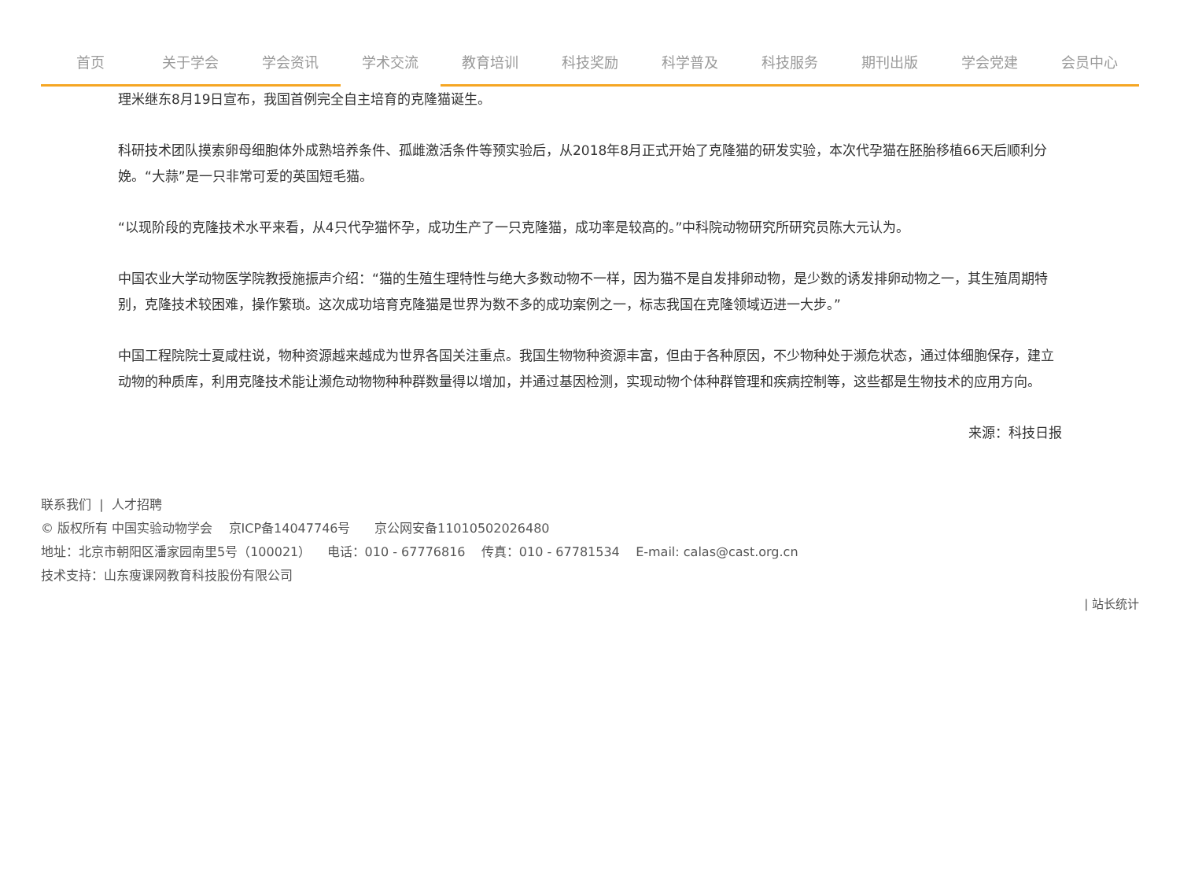首页 关于学会 学会资讯 学术交流 教育培训 科技奖励 科学普及 科技服务 期刊出版 学会党建 会员中心
理米继东8月19日宣布，我国首例完全自主培育的克隆猫诞生。
科研技术团队摸索卵母细胞体外成熟培养条件、孤雌激活条件等预实验后，从2018年8月正式开始了克隆猫的研发实验，本次代孕猫在胚胎移植66天后顺利分娩。“大蒜”是一只非常可爱的英国短毛猫。
“以现阶段的克隆技术水平来看，从4只代孕猫怀孕，成功生产了一只克隆猫，成功率是较高的。”中科院动物研究所研究员陈大元认为。
中国农业大学动物医学院教授施振声介绍：“猫的生殖生理特性与绝大多数动物不一样，因为猫不是自发排卵动物，是少数的诱发排卵动物之一，其生殖周期特别，克隆技术较困难，操作繁琐。这次成功培育克隆猫是世界为数不多的成功案例之一，标志我国在克隆领域迈进一大步。”
中国工程院院士夏咸柱说，物种资源越来越成为世界各国关注重点。我国生物物种资源丰富，但由于各种原因，不少物种处于濒危状态，通过体细胞保存，建立动物的种质库，利用克隆技术能让濒危动物物种种群数量得以增加，并通过基因检测，实现动物个体种群管理和疾病控制等，这些都是生物技术的应用方向。
来源：科技日报
联系我们 | 人才招聘
© 版权所有 中国实验动物学会 京ICP备14047746号 京公网安备11010502026480
地址：北京市朝阳区潘家园南里5号（100021） 电话：010 - 67776816 传真：010 - 67781534 E-mail: calas@cast.org.cn
技术支持：山东瘦课网教育科技股份有限公司
| 站长统计